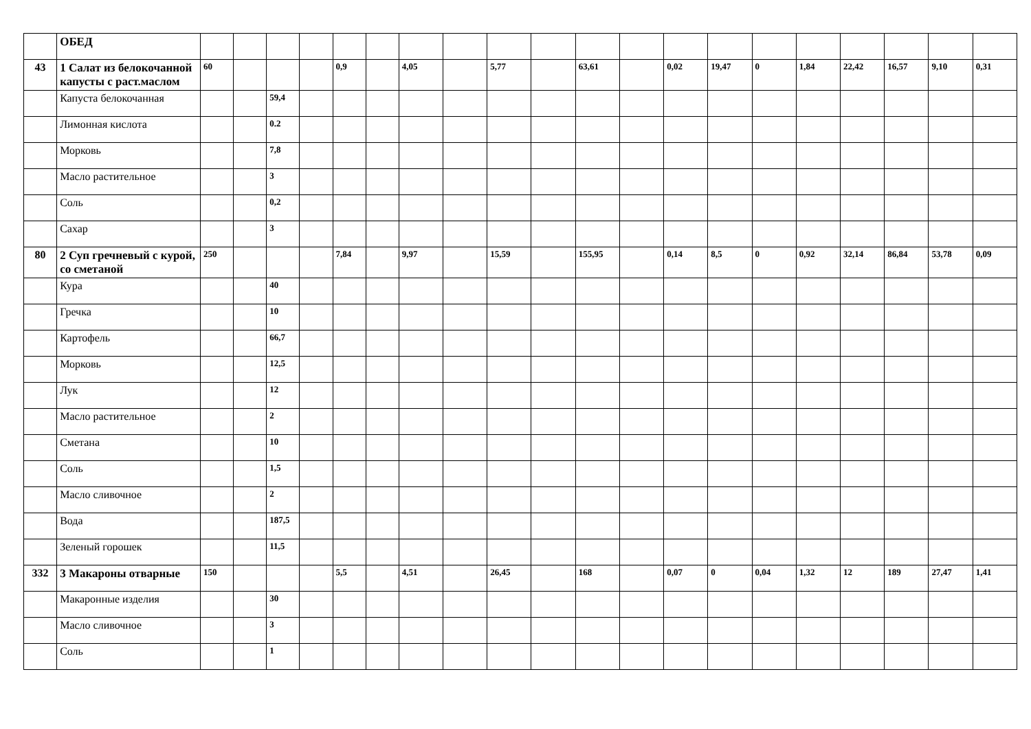| | ОБЕД | | | | | | | | | | | | | | | | | | | | |
| 43 | 1 Салат из белокочанной капусты с раст.маслом | 60 | | | | 0,9 | | 4,05 | | 5,77 | | 63,61 | | 0,02 | 19,47 | 0 | 1,84 | 22,42 | 16,57 | 9,10 | 0,31 |
| | Капуста белокочанная | | | 59,4 | | | | | | | | | | | | | | | | | |
| | Лимонная кислота | | | 0.2 | | | | | | | | | | | | | | | | | |
| | Морковь | | | 7,8 | | | | | | | | | | | | | | | | | |
| | Масло растительное | | | 3 | | | | | | | | | | | | | | | | | |
| | Соль | | | 0,2 | | | | | | | | | | | | | | | | | |
| | Сахар | | | 3 | | | | | | | | | | | | | | | | | |
| 80 | 2 Суп гречневый с курой, со сметаной | 250 | | | | 7,84 | | 9,97 | | 15,59 | | 155,95 | | 0,14 | 8,5 | 0 | 0,92 | 32,14 | 86,84 | 53,78 | 0,09 |
| | Кура | | | 40 | | | | | | | | | | | | | | | | | |
| | Гречка | | | 10 | | | | | | | | | | | | | | | | | |
| | Картофель | | | 66,7 | | | | | | | | | | | | | | | | | |
| | Морковь | | | 12,5 | | | | | | | | | | | | | | | | | |
| | Лук | | | 12 | | | | | | | | | | | | | | | | | |
| | Масло растительное | | | 2 | | | | | | | | | | | | | | | | | |
| | Сметана | | | 10 | | | | | | | | | | | | | | | | | |
| | Соль | | | 1,5 | | | | | | | | | | | | | | | | | |
| | Масло сливочное | | | 2 | | | | | | | | | | | | | | | | | |
| | Вода | | | 187,5 | | | | | | | | | | | | | | | | | |
| | Зеленый горошек | | | 11,5 | | | | | | | | | | | | | | | | | |
| 332 | 3 Макароны отварные | 150 | | | | 5,5 | | 4,51 | | 26,45 | | 168 | | 0,07 | 0 | 0,04 | 1,32 | 12 | 189 | 27,47 | 1,41 |
| | Макаронные изделия | | | 30 | | | | | | | | | | | | | | | | | |
| | Масло сливочное | | | 3 | | | | | | | | | | | | | | | | | |
| | Соль | | | 1 | | | | | | | | | | | | | | | | | |